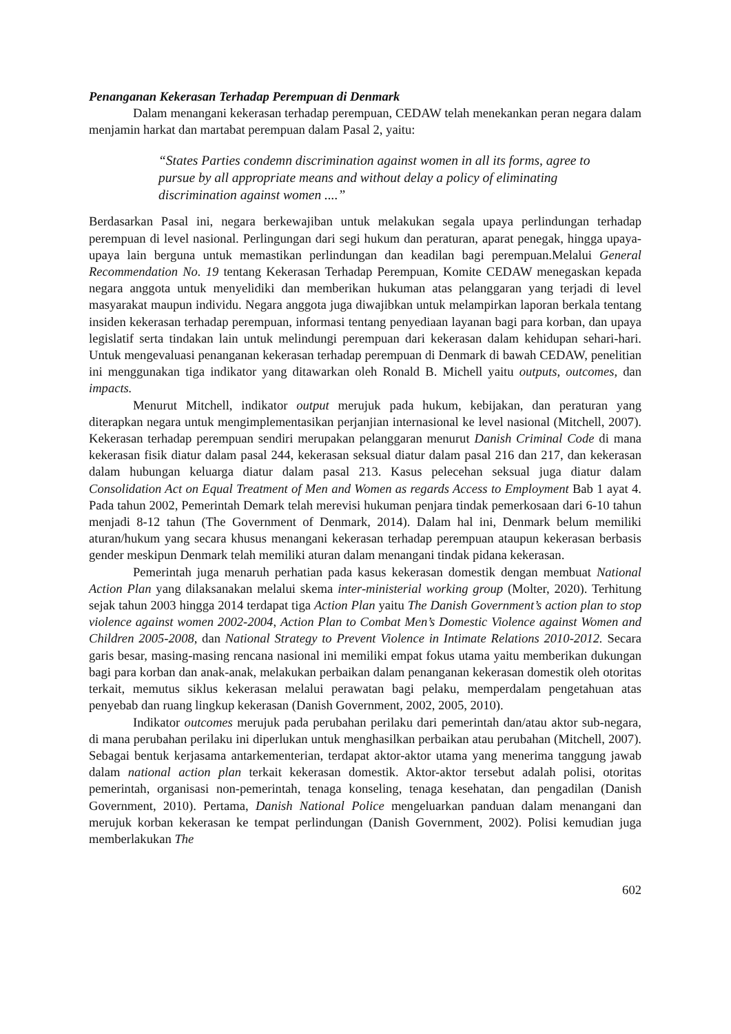Penanganan Kekerasan Terhadap Perempuan di Denmark
Dalam menangani kekerasan terhadap perempuan, CEDAW telah menekankan peran negara dalam menjamin harkat dan martabat perempuan dalam Pasal 2, yaitu:
“States Parties condemn discrimination against women in all its forms, agree to pursue by all appropriate means and without delay a policy of eliminating discrimination against women ....”
Berdasarkan Pasal ini, negara berkewajiban untuk melakukan segala upaya perlindungan terhadap perempuan di level nasional. Perlingungan dari segi hukum dan peraturan, aparat penegak, hingga upaya-upaya lain berguna untuk memastikan perlindungan dan keadilan bagi perempuan.Melalui General Recommendation No. 19 tentang Kekerasan Terhadap Perempuan, Komite CEDAW menegaskan kepada negara anggota untuk menyelidiki dan memberikan hukuman atas pelanggaran yang terjadi di level masyarakat maupun individu. Negara anggota juga diwajibkan untuk melampirkan laporan berkala tentang insiden kekerasan terhadap perempuan, informasi tentang penyediaan layanan bagi para korban, dan upaya legislatif serta tindakan lain untuk melindungi perempuan dari kekerasan dalam kehidupan sehari-hari. Untuk mengevaluasi penanganan kekerasan terhadap perempuan di Denmark di bawah CEDAW, penelitian ini menggunakan tiga indikator yang ditawarkan oleh Ronald B. Michell yaitu outputs, outcomes, dan impacts.
Menurut Mitchell, indikator output merujuk pada hukum, kebijakan, dan peraturan yang diterapkan negara untuk mengimplementasikan perjanjian internasional ke level nasional (Mitchell, 2007). Kekerasan terhadap perempuan sendiri merupakan pelanggaran menurut Danish Criminal Code di mana kekerasan fisik diatur dalam pasal 244, kekerasan seksual diatur dalam pasal 216 dan 217, dan kekerasan dalam hubungan keluarga diatur dalam pasal 213. Kasus pelecehan seksual juga diatur dalam Consolidation Act on Equal Treatment of Men and Women as regards Access to Employment Bab 1 ayat 4. Pada tahun 2002, Pemerintah Demark telah merevisi hukuman penjara tindak pemerkosaan dari 6-10 tahun menjadi 8-12 tahun (The Government of Denmark, 2014). Dalam hal ini, Denmark belum memiliki aturan/hukum yang secara khusus menangani kekerasan terhadap perempuan ataupun kekerasan berbasis gender meskipun Denmark telah memiliki aturan dalam menangani tindak pidana kekerasan.
Pemerintah juga menaruh perhatian pada kasus kekerasan domestik dengan membuat National Action Plan yang dilaksanakan melalui skema inter-ministerial working group (Molter, 2020). Terhitung sejak tahun 2003 hingga 2014 terdapat tiga Action Plan yaitu The Danish Government’s action plan to stop violence against women 2002-2004, Action Plan to Combat Men’s Domestic Violence against Women and Children 2005-2008, dan National Strategy to Prevent Violence in Intimate Relations 2010-2012. Secara garis besar, masing-masing rencana nasional ini memiliki empat fokus utama yaitu memberikan dukungan bagi para korban dan anak-anak, melakukan perbaikan dalam penanganan kekerasan domestik oleh otoritas terkait, memutus siklus kekerasan melalui perawatan bagi pelaku, memperdalam pengetahuan atas penyebab dan ruang lingkup kekerasan (Danish Government, 2002, 2005, 2010).
Indikator outcomes merujuk pada perubahan perilaku dari pemerintah dan/atau aktor sub-negara, di mana perubahan perilaku ini diperlukan untuk menghasilkan perbaikan atau perubahan (Mitchell, 2007). Sebagai bentuk kerjasama antarkementerian, terdapat aktor-aktor utama yang menerima tanggung jawab dalam national action plan terkait kekerasan domestik. Aktor-aktor tersebut adalah polisi, otoritas pemerintah, organisasi non-pemerintah, tenaga konseling, tenaga kesehatan, dan pengadilan (Danish Government, 2010). Pertama, Danish National Police mengeluarkan panduan dalam menangani dan merujuk korban kekerasan ke tempat perlindungan (Danish Government, 2002). Polisi kemudian juga memberlakukan The
602